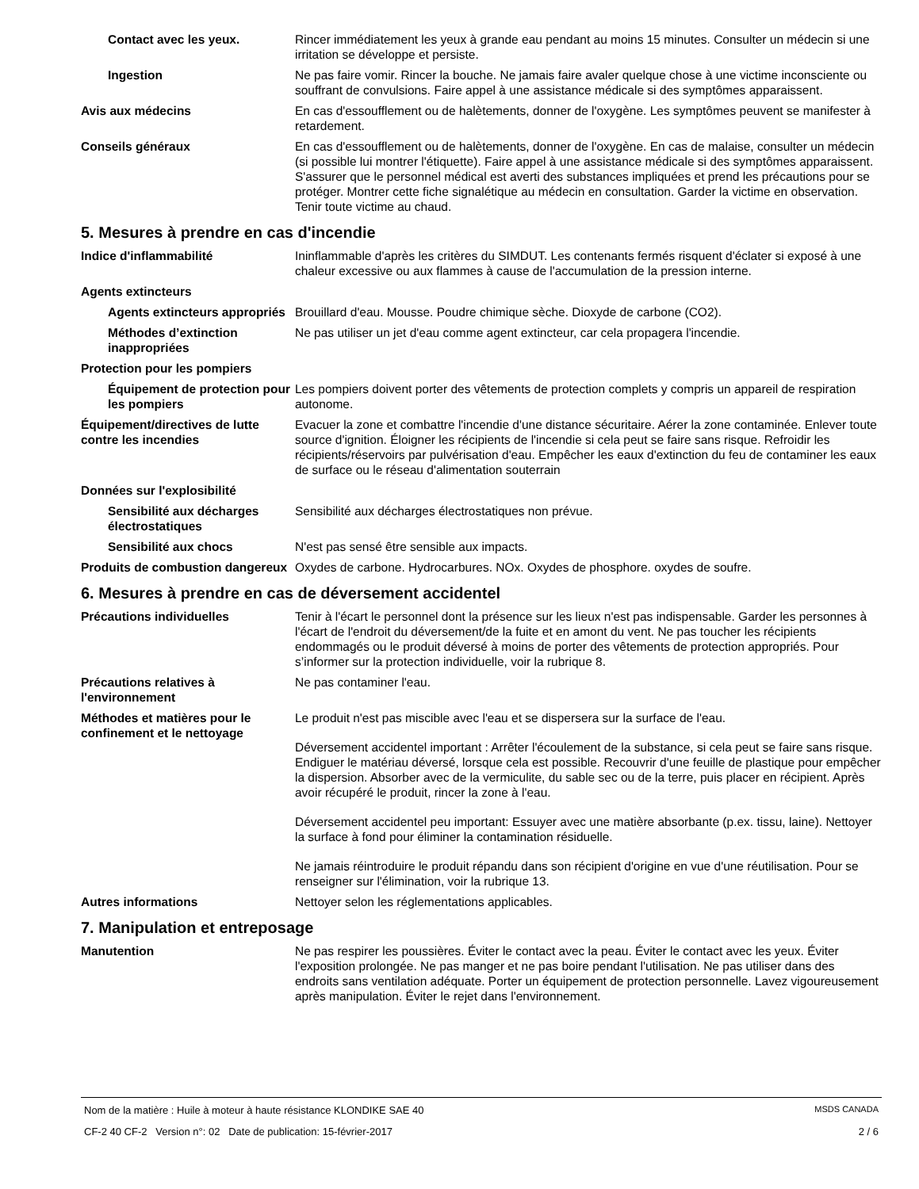Contact avec les yeux. Rincer immédiatement les yeux à grande eau pendant au moins 15 minutes. Consulter un médecin si une irritation se développe et persiste.
Ingestion Ne pas faire vomir. Rincer la bouche. Ne jamais faire avaler quelque chose à une victime inconsciente ou souffrant de convulsions. Faire appel à une assistance médicale si des symptômes apparaissent.
Avis aux médecins En cas d'essoufflement ou de halètements, donner de l'oxygène. Les symptômes peuvent se manifester à retardement.
Conseils généraux En cas d'essoufflement ou de halètements, donner de l'oxygène. En cas de malaise, consulter un médecin (si possible lui montrer l'étiquette). Faire appel à une assistance médicale si des symptômes apparaissent. S'assurer que le personnel médical est averti des substances impliquées et prend les précautions pour se protéger. Montrer cette fiche signalétique au médecin en consultation. Garder la victime en observation. Tenir toute victime au chaud.
5. Mesures à prendre en cas d'incendie
Indice d'inflammabilité Ininflammable d'après les critères du SIMDUT. Les contenants fermés risquent d'éclater si exposé à une chaleur excessive ou aux flammes à cause de l'accumulation de la pression interne.
Agents extincteurs
Agents extincteurs appropriés
Brouillard d'eau. Mousse. Poudre chimique sèche. Dioxyde de carbone (CO2).
Méthodes d’extinction inappropriées
Ne pas utiliser un jet d'eau comme agent extincteur, car cela propagera l'incendie.
Protection pour les pompiers
Équipement de protection pour les pompiers
Les pompiers doivent porter des vêtements de protection complets y compris un appareil de respiration autonome.
Équipement/directives de lutte contre les incendies
Evacuer la zone et combattre l'incendie d'une distance sécuritaire. Aérer la zone contaminée. Enlever toute source d'ignition. Éloigner les récipients de l'incendie si cela peut se faire sans risque. Refroidir les récipients/réservoirs par pulvérisation d'eau. Empêcher les eaux d'extinction du feu de contaminer les eaux de surface ou le réseau d'alimentation souterrain
Données sur l'explosibilité
Sensibilité aux décharges électrostatiques
Sensibilité aux décharges électrostatiques non prévue.
Sensibilité aux chocs N'est pas sensé être sensible aux impacts.
Produits de combustion dangereux
Oxydes de carbone. Hydrocarbures. NOx. Oxydes de phosphore. oxydes de soufre.
6. Mesures à prendre en cas de déversement accidentel
Précautions individuelles Tenir à l'écart le personnel dont la présence sur les lieux n'est pas indispensable. Garder les personnes à l'écart de l'endroit du déversement/de la fuite et en amont du vent. Ne pas toucher les récipients endommagés ou le produit déversé à moins de porter des vêtements de protection appropriés. Pour s’informer sur la protection individuelle, voir la rubrique 8.
Précautions relatives à l'environnement
Ne pas contaminer l'eau.
Méthodes et matières pour le confinement et le nettoyage
Le produit n'est pas miscible avec l'eau et se dispersera sur la surface de l'eau.
Déversement accidentel important : Arrêter l'écoulement de la substance, si cela peut se faire sans risque. Endiguer le matériau déversé, lorsque cela est possible. Recouvrir d'une feuille de plastique pour empêcher la dispersion. Absorber avec de la vermiculite, du sable sec ou de la terre, puis placer en récipient. Après avoir récupéré le produit, rincer la zone à l'eau.
Déversement accidentel peu important: Essuyer avec une matière absorbante (p.ex. tissu, laine). Nettoyer la surface à fond pour éliminer la contamination résiduelle.
Ne jamais réintroduire le produit répandu dans son récipient d'origine en vue d'une réutilisation. Pour se renseigner sur l'élimination, voir la rubrique 13.
Autres informations Nettoyer selon les réglementations applicables.
7. Manipulation et entreposage
Manutention Ne pas respirer les poussières. Éviter le contact avec la peau. Éviter le contact avec les yeux. Éviter l'exposition prolongée. Ne pas manger et ne pas boire pendant l'utilisation. Ne pas utiliser dans des endroits sans ventilation adéquate. Porter un équipement de protection personnelle. Lavez vigoureusement après manipulation. Éviter le rejet dans l'environnement.
Nom de la matière : Huile à moteur à haute résistance KLONDIKE SAE 40 MSDS CANADA
CF-2 40 CF-2 Version n°: 02 Date de publication: 15-février-2017 2 / 6